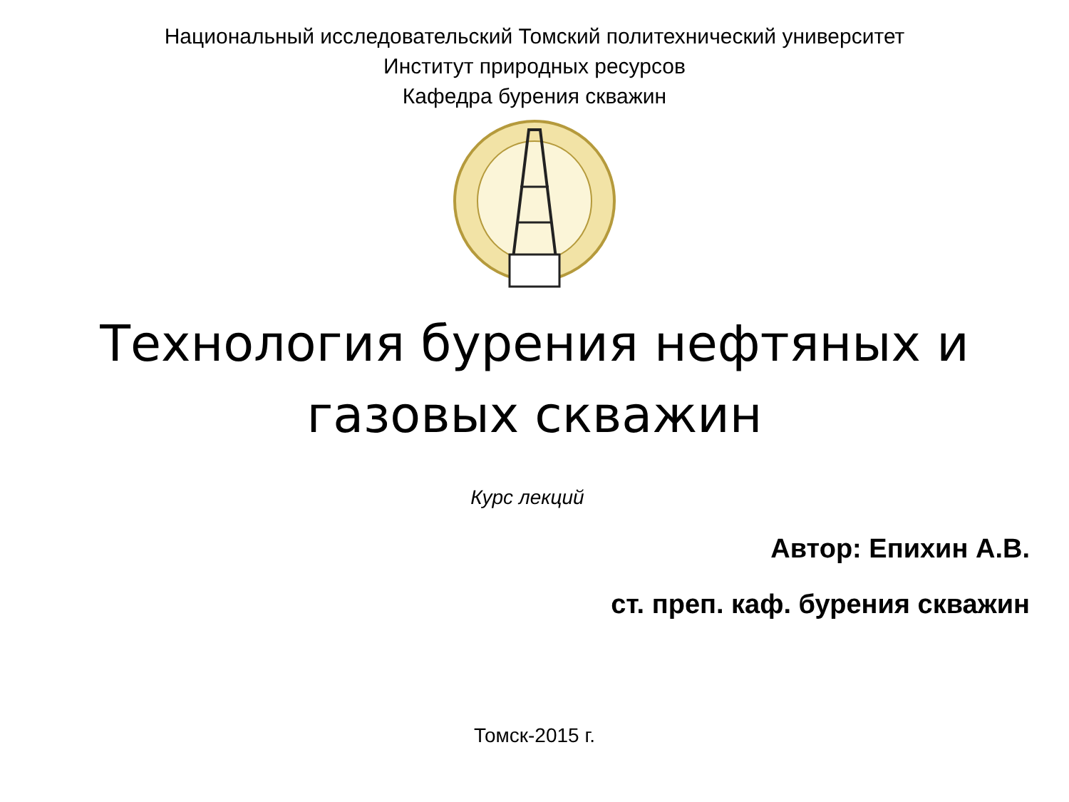Национальный исследовательский Томский политехнический университет
Институт природных ресурсов
Кафедра бурения скважин
Технология бурения нефтяных и
газовых скважин
Курс лекций
Автор: Епихин А.В.
ст. преп. каф. бурения скважин
Томск-2015 г.